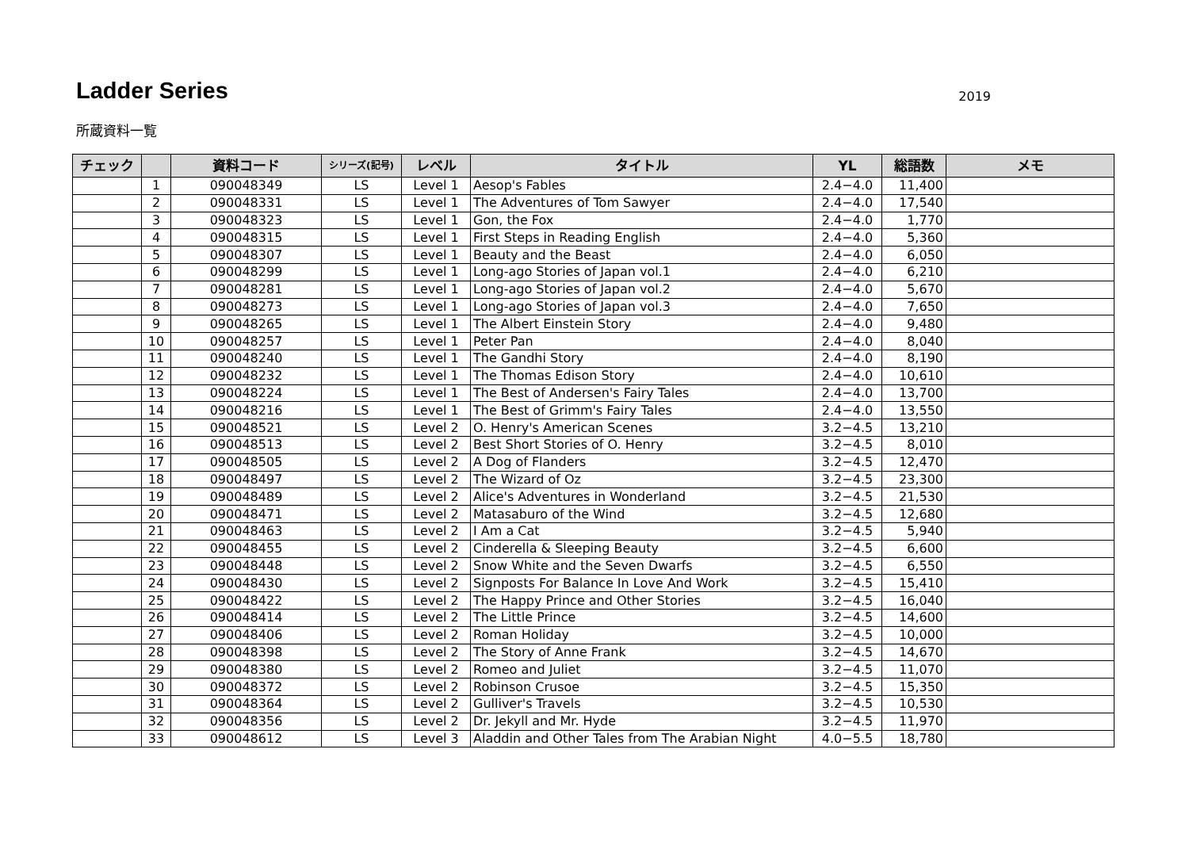Ladder Series
2019
所蔵資料一覧
| チェック | | 資料コード | シリーズ(記号) | レベル | タイトル | YL | 総語数 | メモ |
| --- | --- | --- | --- | --- | --- | --- | --- | --- |
| | 1 | 090048349 | LS | Level 1 | Aesop's Fables | 2.4−4.0 | 11,400 | |
| | 2 | 090048331 | LS | Level 1 | The Adventures of Tom Sawyer | 2.4−4.0 | 17,540 | |
| | 3 | 090048323 | LS | Level 1 | Gon, the Fox | 2.4−4.0 | 1,770 | |
| | 4 | 090048315 | LS | Level 1 | First Steps in Reading English | 2.4−4.0 | 5,360 | |
| | 5 | 090048307 | LS | Level 1 | Beauty and the Beast | 2.4−4.0 | 6,050 | |
| | 6 | 090048299 | LS | Level 1 | Long-ago Stories of Japan vol.1 | 2.4−4.0 | 6,210 | |
| | 7 | 090048281 | LS | Level 1 | Long-ago Stories of Japan vol.2 | 2.4−4.0 | 5,670 | |
| | 8 | 090048273 | LS | Level 1 | Long-ago Stories of Japan vol.3 | 2.4−4.0 | 7,650 | |
| | 9 | 090048265 | LS | Level 1 | The Albert Einstein Story | 2.4−4.0 | 9,480 | |
| | 10 | 090048257 | LS | Level 1 | Peter Pan | 2.4−4.0 | 8,040 | |
| | 11 | 090048240 | LS | Level 1 | The Gandhi Story | 2.4−4.0 | 8,190 | |
| | 12 | 090048232 | LS | Level 1 | The Thomas Edison Story | 2.4−4.0 | 10,610 | |
| | 13 | 090048224 | LS | Level 1 | The Best of Andersen's Fairy Tales | 2.4−4.0 | 13,700 | |
| | 14 | 090048216 | LS | Level 1 | The Best of Grimm's Fairy Tales | 2.4−4.0 | 13,550 | |
| | 15 | 090048521 | LS | Level 2 | O. Henry's American Scenes | 3.2−4.5 | 13,210 | |
| | 16 | 090048513 | LS | Level 2 | Best Short Stories of O. Henry | 3.2−4.5 | 8,010 | |
| | 17 | 090048505 | LS | Level 2 | A Dog of Flanders | 3.2−4.5 | 12,470 | |
| | 18 | 090048497 | LS | Level 2 | The Wizard of Oz | 3.2−4.5 | 23,300 | |
| | 19 | 090048489 | LS | Level 2 | Alice's Adventures in Wonderland | 3.2−4.5 | 21,530 | |
| | 20 | 090048471 | LS | Level 2 | Matasaburo of the Wind | 3.2−4.5 | 12,680 | |
| | 21 | 090048463 | LS | Level 2 | I Am a Cat | 3.2−4.5 | 5,940 | |
| | 22 | 090048455 | LS | Level 2 | Cinderella & Sleeping Beauty | 3.2−4.5 | 6,600 | |
| | 23 | 090048448 | LS | Level 2 | Snow White and the Seven Dwarfs | 3.2−4.5 | 6,550 | |
| | 24 | 090048430 | LS | Level 2 | Signposts For Balance In Love And Work | 3.2−4.5 | 15,410 | |
| | 25 | 090048422 | LS | Level 2 | The Happy Prince and Other Stories | 3.2−4.5 | 16,040 | |
| | 26 | 090048414 | LS | Level 2 | The Little Prince | 3.2−4.5 | 14,600 | |
| | 27 | 090048406 | LS | Level 2 | Roman Holiday | 3.2−4.5 | 10,000 | |
| | 28 | 090048398 | LS | Level 2 | The Story of Anne Frank | 3.2−4.5 | 14,670 | |
| | 29 | 090048380 | LS | Level 2 | Romeo and Juliet | 3.2−4.5 | 11,070 | |
| | 30 | 090048372 | LS | Level 2 | Robinson Crusoe | 3.2−4.5 | 15,350 | |
| | 31 | 090048364 | LS | Level 2 | Gulliver's Travels | 3.2−4.5 | 10,530 | |
| | 32 | 090048356 | LS | Level 2 | Dr. Jekyll and Mr. Hyde | 3.2−4.5 | 11,970 | |
| | 33 | 090048612 | LS | Level 3 | Aladdin and Other Tales from The Arabian Night | 4.0−5.5 | 18,780 | |